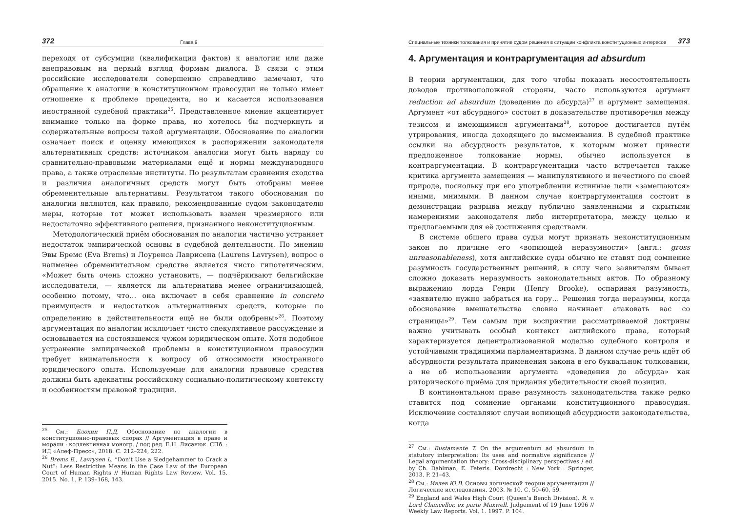372 Глава 9
переходя от субсумции (квалификации фактов) к аналогии или даже внеправовым на первый взгляд формам диалога. В связи с этим российские исследователи совершенно справедливо замечают, что обращение к аналогии в конституционном правосудии не только имеет отношение к проблеме прецедента, но и касается использования иностранной судебной практики<sup>25</sup>. Представленное мнение акцентирует внимание только на форме права, но хотелось бы подчеркнуть и содержательные вопросы такой аргументации. Обоснование по аналогии означает поиск и оценку имеющихся в распоряжении законодателя альтернативных средств: источником аналогии могут быть наряду со сравнительно-правовыми материалами ещё и нормы международного права, а также отраслевые институты. По результатам сравнения сходства и различия аналогичных средств могут быть отобраны менее обременительные альтернативы. Результатом такого обоснования по аналогии являются, как правило, рекомендованные судом законодателю меры, которые тот может использовать взамен чрезмерного или недостаточно эффективного решения, признанного неконституционным.
Методологический приём обоснования по аналогии частично устраняет недостаток эмпирической основы в судебной деятельности. По мнению Эвы Бремс (Eva Brems) и Лоуренса Лаврисена (Laurens Lavrysen), вопрос о наименее обременительном средстве является чисто гипотетическим. «Может быть очень сложно установить, — подчёркивают бельгийские исследователи, — является ли альтернатива менее ограничивающей, особенно потому, что… она включает в себя сравнение in concreto преимуществ и недостатков альтернативных средств, которые по определению в действительности ещё не были одобрены»<sup>26</sup>. Поэтому аргументация по аналогии исключает чисто спекулятивное рассуждение и основывается на состоявшемся чужом юридическом опыте. Хотя подобное устранение эмпирической проблемы в конституционном правосудии требует внимательности к вопросу об относимости иностранного юридического опыта. Используемые для аналогии правовые средства должны быть адекватны российскому социально-политическому контексту и особенностям правовой традиции.
<sup>25</sup> См.: Блохин П.Д. Обоснование по аналогии в конституционно-правовых спорах // Аргументация в праве и морали : коллективная моногр. / под ред. Е.Н. Лисанюк. СПб. : ИД «Алеф-Пресс», 2018. С. 212–224, 222.
<sup>26</sup> Brems E., Lavrysen L. “Don’t Use a Sledgehammer to Crack a Nut”: Less Restrictive Means in the Case Law of the European Court of Human Rights // Human Rights Law Review. Vol. 15. 2015. No. 1. P. 139–168, 143.
Специальные техники толкования и принятие судом решения в ситуации конфликта конституционных интересов 373
4. Аргументация и контраргументация ad absurdum
В теории аргументации, для того чтобы показать несостоятельность доводов противоположной стороны, часто используются аргумент reduction ad absurdum (доведение до абсурда)<sup>27</sup> и аргумент замещения. Аргумент «от абсурдного» состоит в доказательстве противоречия между тезисом и имеющимися аргументами<sup>28</sup>, которое достигается путём утрирования, иногда доходящего до высмеивания. В судебной практике ссылки на абсурдность результатов, к которым может привести предложенное толкование нормы, обычно используется в контраргументации. В контраргументации часто встречается также критика аргумента замещения — манипулятивного и нечестного по своей природе, поскольку при его употреблении истинные цели «замещаются» иными, мнимыми. В данном случае контраргументация состоит в демонстрации разрыва между публично заявленными и скрытыми намерениями законодателя либо интерпретатора, между целью и предлагаемыми для её достижения средствами.
В системе общего права судьи могут признать неконституционным закон по причине его «вопиющей неразумности» (англ.: gross unreasonableness), хотя английские суды обычно не ставят под сомнение разумность государственных решений, в силу чего заявителям бывает сложно доказать неразумность законодательных актов. По образному выражению лорда Генри (Henry Brooke), оспаривая разумность, «заявителю нужно забраться на гору… Решения тогда неразумны, когда обоснование вмешательства словно начинает атаковать вас со страницы»<sup>29</sup>. Тем самым при восприятии рассматриваемой доктрины важно учитывать особый контекст английского права, который характеризуется децентрализованной моделью судебного контроля и устойчивыми традициями парламентаризма. В данном случае речь идёт об абсурдности результата применения закона в его буквальном толковании, а не об использовании аргумента «доведения до абсурда» как риторического приёма для придания убедительности своей позиции.
В континентальном праве разумность законодательства также редко ставится под сомнение органами конституционного правосудия. Исключение составляют случаи вопиющей абсурдности законодательства, когда
<sup>27</sup> См.: Bustamante T. On the argumentum ad absurdum in statutory interpretation: Its uses and normative significance // Legal argumentation theory: Cross-disciplinary perspectives / ed. by Ch. Dahlman, E. Feteris. Dordrecht : New York : Springer, 2013. P. 21–43.
<sup>28</sup> См.: Ивлев Ю.В. Основы логической теории аргументации // Логические исследования. 2003. № 10. С. 50–60, 59.
<sup>29</sup> England and Wales High Court (Queen’s Bench Division). R. v. Lord Chancellor, ex parte Maxwell. Judgement of 19 June 1996 // Weekly Law Reports. Vol. 1. 1997. P. 104.